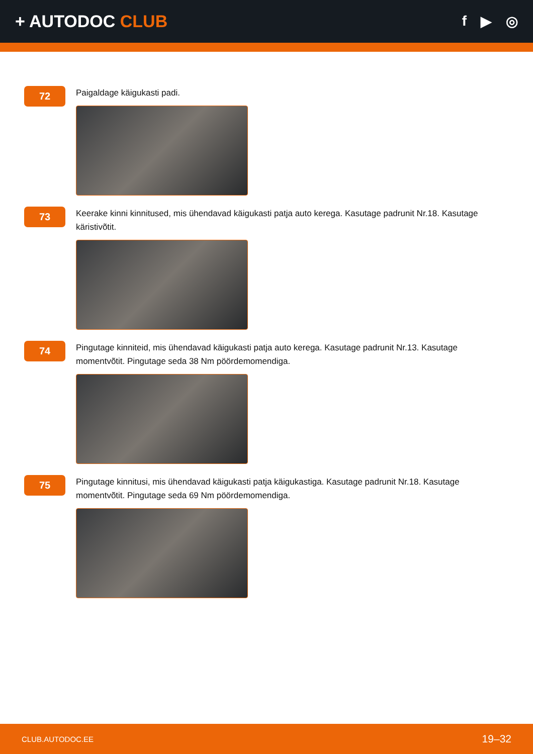+ AUTODOC CLUB
f ▶ ◎
72
Paigaldage käigukasti padi.
73
Keerake kinni kinnitused, mis ühendavad käigukasti patja auto kerega. Kasutage padrunit Nr.18. Kasutage käristivõtit.
74
Pingutage kinniteid, mis ühendavad käigukasti patja auto kerega. Kasutage padrunit Nr.13. Kasutage momentvõtit. Pingutage seda 38 Nm pöördemomendiga.
75
Pingutage kinnitusi, mis ühendavad käigukasti patja käigukastiga. Kasutage padrunit Nr.18. Kasutage momentvõtit. Pingutage seda 69 Nm pöördemomendiga.
CLUB.AUTODOC.EE 19–32